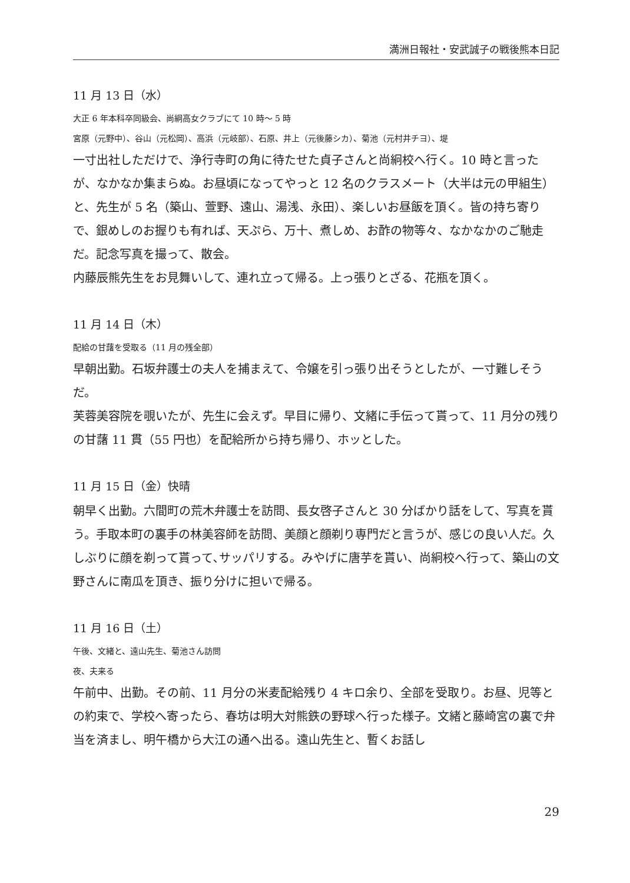満洲日報社・安武誠子の戦後熊本日記
11 月 13 日（水）
大正 6 年本科卒同級会、尚絅高女クラブにて 10 時～ 5 時
宮原（元野中）、谷山（元松岡）、高浜（元岐部）、石原、井上（元後藤シカ）、菊池（元村井チヨ）、堤
一寸出社しただけで、浄行寺町の角に待たせた貞子さんと尚絅校へ行く。10 時と言ったが、なかなか集まらぬ。お昼頃になってやっと 12 名のクラスメート（大半は元の甲組生）と、先生が 5 名（築山、萱野、遠山、湯浅、永田）、楽しいお昼飯を頂く。皆の持ち寄りで、銀めしのお握りも有れば、天ぷら、万十、煮しめ、お酢の物等々、なかなかのご馳走だ。記念写真を撮って、散会。
内藤辰熊先生をお見舞いして、連れ立って帰る。上っ張りとざる、花瓶を頂く。
11 月 14 日（木）
配給の甘藷を受取る（11 月の残全部）
早朝出勤。石坂弁護士の夫人を捕まえて、令嬢を引っ張り出そうとしたが、一寸難しそうだ。
芙蓉美容院を覗いたが、先生に会えず。早目に帰り、文緒に手伝って貰って、11 月分の残りの甘藷 11 貫（55 円也）を配給所から持ち帰り、ホッとした。
11 月 15 日（金）快晴
朝早く出勤。六間町の荒木弁護士を訪問、長女啓子さんと 30 分ばかり話をして、写真を貰う。手取本町の裏手の林美容師を訪問、美顔と顔剃り専門だと言うが、感じの良い人だ。久しぶりに顔を剃って貰って､サッパリする。みやげに唐芋を貰い、尚絅校へ行って、築山の文野さんに南瓜を頂き、振り分けに担いで帰る。
11 月 16 日（土）
午後、文緒と、遠山先生、菊池さん訪問
夜、夫来る
午前中、出勤。その前、11 月分の米麦配給残り 4 キロ余り、全部を受取り。お昼、児等との約束で、学校へ寄ったら、春坊は明大対熊鉄の野球へ行った様子。文緒と藤崎宮の裏で弁当を済まし、明午橋から大江の通へ出る。遠山先生と、暫くお話し
29